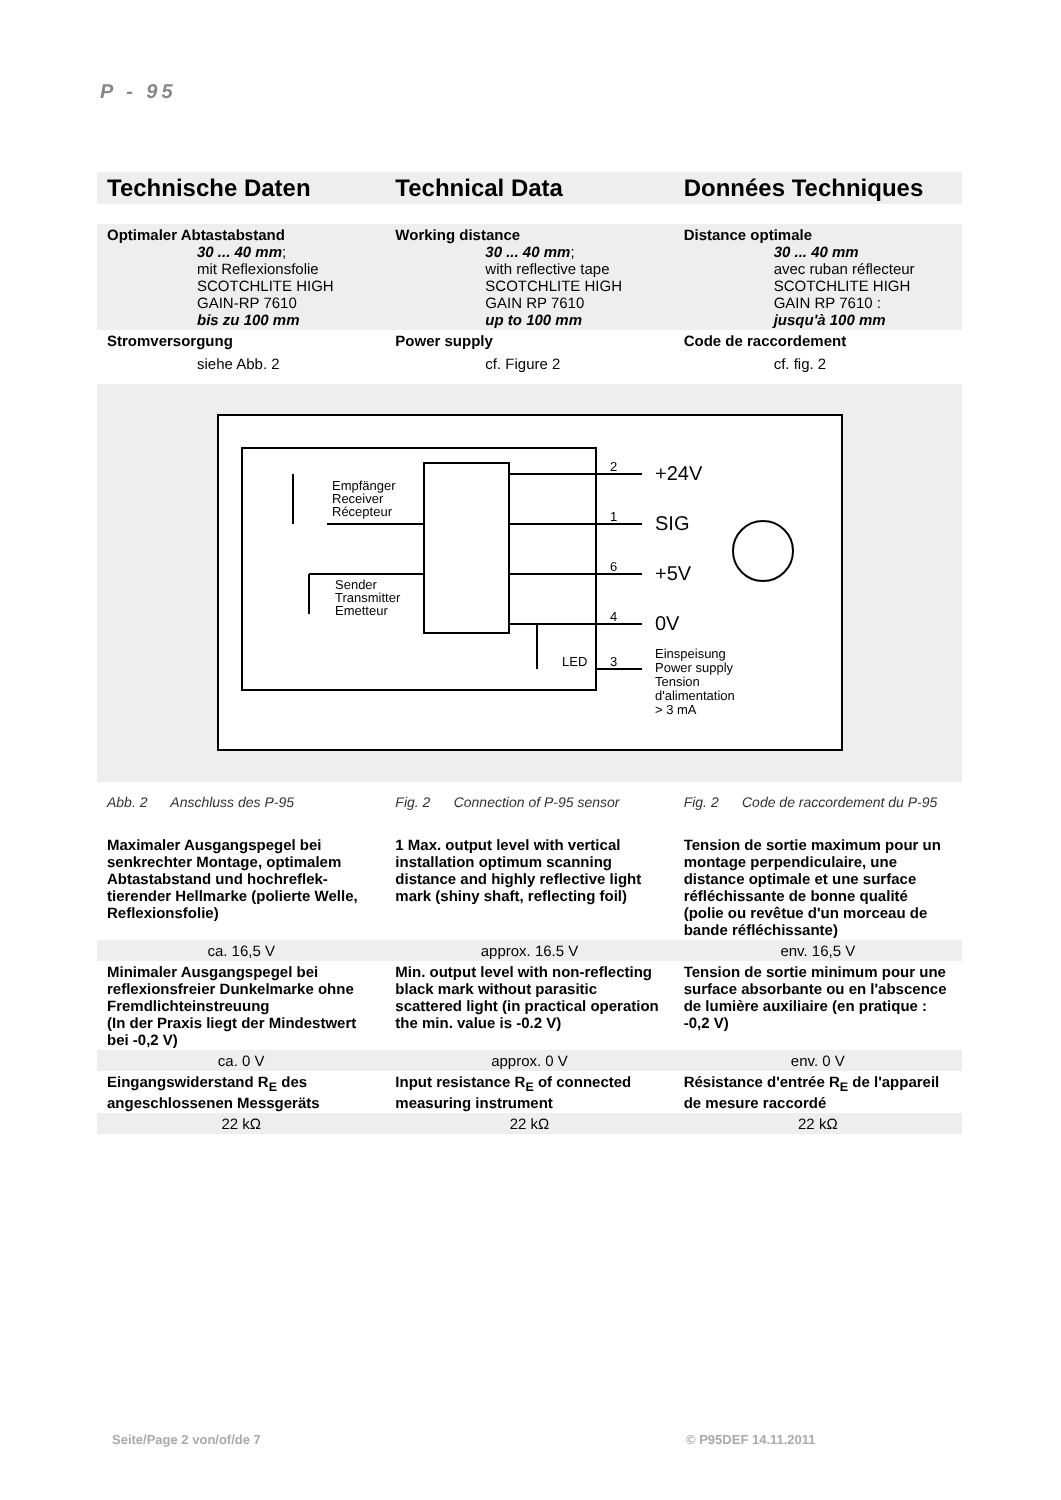P - 95
| Technische Daten | Technical Data | Données Techniques |
| Optimaler Abtastabstand 30 ... 40 mm ; mit Reflexionsfolie SCOTCHLITE HIGH GAIN-RP 7610 bis zu 100 mm | Working distance 30 ... 40 mm ; with reflective tape SCOTCHLITE HIGH GAIN RP 7610 up to 100 mm | Distance optimale 30 ... 40 mm avec ruban réflecteur SCOTCHLITE HIGH GAIN RP 7610 : jusqu'à 100 mm |
| Stromversorgung siehe Abb. 2 | Power supply cf. Figure 2 | Code de raccordement cf. fig. 2 |
2
1
6
4
3
LED
+24V
SIG
+5V
0V
Einspeisung
Power supply
Tension
d'alimentation
> 3 mA
Empfänger
Receiver
Récepteur
Sender
Transmitter
Emetteur
| Abb. 2 Anschluss des P-95 | Fig. 2 Connection of P-95 sensor | Fig. 2 Code de raccordement du P-95 |
| Maximaler Ausgangspegel bei senkrechter Montage, optimalem Abtastabstand und hochreflek-tierender Hellmarke (polierte Welle, Reflexionsfolie) | 1 Max. output level with vertical installation optimum scanning distance and highly reflective light mark (shiny shaft, reflecting foil) | Tension de sortie maximum pour un montage perpendiculaire, une distance optimale et une surface réfléchissante de bonne qualité (polie ou revêtue d'un morceau de bande réfléchissante) |
| ca. 16,5 V | approx. 16.5 V | env. 16,5 V |
| Minimaler Ausgangspegel bei reflexionsfreier Dunkelmarke ohne Fremdlichteinstreuung (In der Praxis liegt der Mindestwert bei -0,2 V) | Min. output level with non-reflecting black mark without parasitic scattered light (in practical operation the min. value is -0.2 V) | Tension de sortie minimum pour une surface absorbante ou en l'abscence de lumière auxiliaire (en pratique : -0,2 V) |
| ca. 0 V | approx. 0 V | env. 0 V |
| Eingangswiderstand R<sub>E</sub> des angeschlossenen Messgeräts | Input resistance R<sub>E</sub> of connected measuring instrument | Résistance d'entrée R<sub>E</sub> de l'appareil de mesure raccordé |
| 22 kΩ | 22 kΩ | 22 kΩ |
Seite/Page 2 von/of/de 7 © P95DEF 14.11.2011